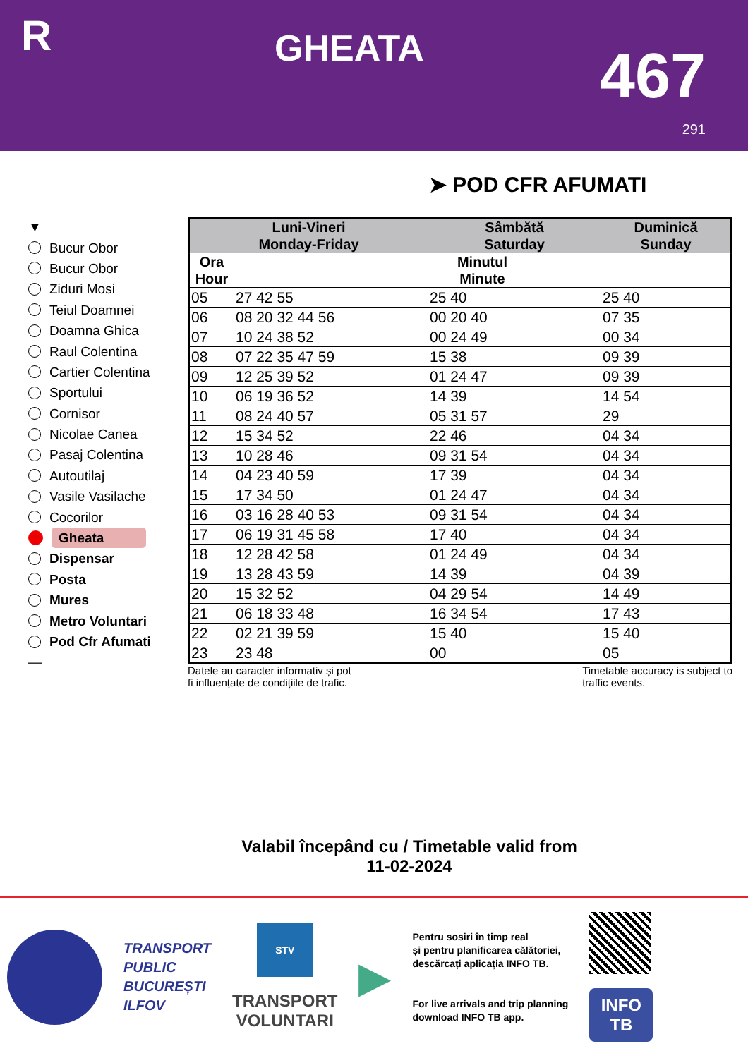R
GHEATA
467
291
➤ POD CFR AFUMATI
▼
Bucur Obor
Bucur Obor
Ziduri Mosi
Teiul Doamnei
Doamna Ghica
Raul Colentina
Cartier Colentina
Sportului
Cornisor
Nicolae Canea
Pasaj Colentina
Autoutilaj
Vasile Vasilache
Cocorilor
Gheata
Dispensar
Posta
Mures
Metro Voluntari
Pod Cfr Afumati
—
| Luni-Vineri Monday-Friday | | Sâmbătă Saturday | Duminică Sunday |
| --- | --- | --- | --- |
| Ora Hour | Minutul Minute | | |
| 05 | 27 42 55 | 25 40 | 25 40 |
| 06 | 08 20 32 44 56 | 00 20 40 | 07 35 |
| 07 | 10 24 38 52 | 00 24 49 | 00 34 |
| 08 | 07 22 35 47 59 | 15 38 | 09 39 |
| 09 | 12 25 39 52 | 01 24 47 | 09 39 |
| 10 | 06 19 36 52 | 14 39 | 14 54 |
| 11 | 08 24 40 57 | 05 31 57 | 29 |
| 12 | 15 34 52 | 22 46 | 04 34 |
| 13 | 10 28 46 | 09 31 54 | 04 34 |
| 14 | 04 23 40 59 | 17 39 | 04 34 |
| 15 | 17 34 50 | 01 24 47 | 04 34 |
| 16 | 03 16 28 40 53 | 09 31 54 | 04 34 |
| 17 | 06 19 31 45 58 | 17 40 | 04 34 |
| 18 | 12 28 42 58 | 01 24 49 | 04 34 |
| 19 | 13 28 43 59 | 14 39 | 04 39 |
| 20 | 15 32 52 | 04 29 54 | 14 49 |
| 21 | 06 18 33 48 | 16 34 54 | 17 43 |
| 22 | 02 21 39 59 | 15 40 | 15 40 |
| 23 | 23 48 | 00 | 05 |
Datele au caracter informativ și pot
fi influențate de condițiile de trafic.
Timetable accuracy is subject to
traffic events.
Valabil începând cu / Timetable valid from
11-02-2024
TRANSPORT
PUBLIC
BUCUREȘTI
ILFOV
STV
TRANSPORT
VOLUNTARI
▶
Pentru sosiri în timp real
și pentru planificarea călătoriei,
descărcați aplicația INFO TB.
For live arrivals and trip planning
download INFO TB app.
INFO
TB